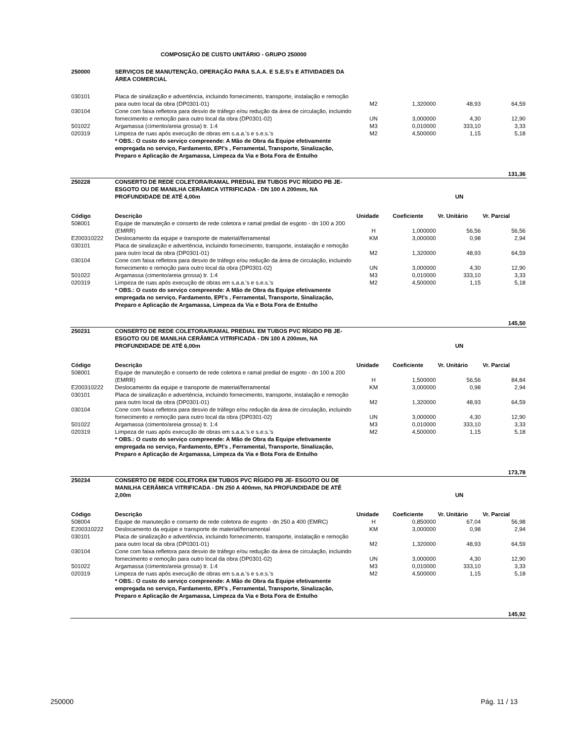COMPOSIÇÃO DE CUSTO UNITÁRIO - GRUPO 250000
| 250000 | SERVIÇOS DE MANUTENÇÃO, OPERAÇÃO PARA S.A.A. E S.E.S's E ATIVIDADES DA ÁREA COMERCIAL | | | | |
| 030101 | Placa de sinalização e advertência, incluindo fornecimento, transporte, instalação e remoção para outro local da obra (DP0301-01) | M2 | 1,320000 | 48,93 | 64,59 |
| 030104 | Cone com faixa refletora para desvio de tráfego e/ou redução da área de circulação, incluindo fornecimento e remoção para outro local da obra (DP0301-02) | UN | 3,000000 | 4,30 | 12,90 |
| 501022 | Argamassa (cimento/areia grossa) tr. 1:4 | M3 | 0,010000 | 333,10 | 3,33 |
| 020319 | Limpeza de ruas após execução de obras em s.a.a.'s e s.e.s.'s | M2 | 4,500000 | 1,15 | 5,18 |
| | * OBS.: O custo do serviço compreende: A Mão de Obra da Equipe efetivamente empregada no serviço, Fardamento, EPI's , Ferramental, Transporte, Sinalização, Preparo e Aplicação de Argamassa, Limpeza da Via e Bota Fora de Entulho | | | | |
| | | | | | 131,36 |
| 250228 | CONSERTO DE REDE COLETORA/RAMAL PREDIAL EM TUBOS PVC RÍGIDO PB JE-ESGOTO OU DE MANILHA CERÂMICA VITRIFICADA - DN 100 A 200mm, NA PROFUNDIDADE DE ATÉ 4,00m | | | UN | |
| Código | Descrição | Unidade | Coeficiente | Vr. Unitário | Vr. Parcial |
| 508001 | Equipe de manuteção e conserto de rede coletora e ramal predial de esgoto - dn 100 a 200 (EMRR) | H | 1,000000 | 56,56 | 56,56 |
| E200310222 | Deslocamento da equipe e transporte de material/ferramental | KM | 3,000000 | 0,98 | 2,94 |
| 030101 | Placa de sinalização e advertência, incluindo fornecimento, transporte, instalação e remoção para outro local da obra (DP0301-01) | M2 | 1,320000 | 48,93 | 64,59 |
| 030104 | Cone com faixa refletora para desvio de tráfego e/ou redução da área de circulação, incluindo fornecimento e remoção para outro local da obra (DP0301-02) | UN | 3,000000 | 4,30 | 12,90 |
| 501022 | Argamassa (cimento/areia grossa) tr. 1:4 | M3 | 0,010000 | 333,10 | 3,33 |
| 020319 | Limpeza de ruas após execução de obras em s.a.a.'s e s.e.s.'s | M2 | 4,500000 | 1,15 | 5,18 |
| | * OBS.: O custo do serviço compreende: A Mão de Obra da Equipe efetivamente empregada no serviço, Fardamento, EPI's , Ferramental, Transporte, Sinalização, Preparo e Aplicação de Argamassa, Limpeza da Via e Bota Fora de Entulho | | | | |
| | | | | | 145,50 |
| 250231 | CONSERTO DE REDE COLETORA/RAMAL PREDIAL EM TUBOS PVC RÍGIDO PB JE-ESGOTO OU DE MANILHA CERÂMICA VITRIFICADA - DN 100 A 200mm, NA PROFUNDIDADE DE ATÉ 6,00m | | | UN | |
| Código | Descrição | Unidade | Coeficiente | Vr. Unitário | Vr. Parcial |
| 508001 | Equipe de manuteção e conserto de rede coletora e ramal predial de esgoto - dn 100 a 200 (EMRR) | H | 1,500000 | 56,56 | 84,84 |
| E200310222 | Deslocamento da equipe e transporte de material/ferramental | KM | 3,000000 | 0,98 | 2,94 |
| 030101 | Placa de sinalização e advertência, incluindo fornecimento, transporte, instalação e remoção para outro local da obra (DP0301-01) | M2 | 1,320000 | 48,93 | 64,59 |
| 030104 | Cone com faixa refletora para desvio de tráfego e/ou redução da área de circulação, incluindo fornecimento e remoção para outro local da obra (DP0301-02) | UN | 3,000000 | 4,30 | 12,90 |
| 501022 | Argamassa (cimento/areia grossa) tr. 1:4 | M3 | 0,010000 | 333,10 | 3,33 |
| 020319 | Limpeza de ruas após execução de obras em s.a.a.'s e s.e.s.'s | M2 | 4,500000 | 1,15 | 5,18 |
| | * OBS.: O custo do serviço compreende: A Mão de Obra da Equipe efetivamente empregada no serviço, Fardamento, EPI's , Ferramental, Transporte, Sinalização, Preparo e Aplicação de Argamassa, Limpeza da Via e Bota Fora de Entulho | | | | |
| | | | | | 173,78 |
| 250234 | CONSERTO DE REDE COLETORA EM TUBOS PVC RÍGIDO PB JE- ESGOTO OU DE MANILHA CERÂMICA VITRIFICADA - DN 250 A 400mm, NA PROFUNDIDADE DE ATÉ 2,00m | | | UN | |
| Código | Descrição | Unidade | Coeficiente | Vr. Unitário | Vr. Parcial |
| 508004 | Equipe de manuteção e conserto de rede coletora de esgoto - dn 250 a 400 (EMRC) | H | 0,850000 | 67,04 | 56,98 |
| E200310222 | Deslocamento da equipe e transporte de material/ferramental | KM | 3,000000 | 0,98 | 2,94 |
| 030101 | Placa de sinalização e advertência, incluindo fornecimento, transporte, instalação e remoção para outro local da obra (DP0301-01) | M2 | 1,320000 | 48,93 | 64,59 |
| 030104 | Cone com faixa refletora para desvio de tráfego e/ou redução da área de circulação, incluindo fornecimento e remoção para outro local da obra (DP0301-02) | UN | 3,000000 | 4,30 | 12,90 |
| 501022 | Argamassa (cimento/areia grossa) tr. 1:4 | M3 | 0,010000 | 333,10 | 3,33 |
| 020319 | Limpeza de ruas após execução de obras em s.a.a.'s e s.e.s.'s | M2 | 4,500000 | 1,15 | 5,18 |
| | * OBS.: O custo do serviço compreende: A Mão de Obra da Equipe efetivamente empregada no serviço, Fardamento, EPI's , Ferramental, Transporte, Sinalização, Preparo e Aplicação de Argamassa, Limpeza da Via e Bota Fora de Entulho | | | | |
| | | | | | 145,92 |
250000 Pág. 11 / 13